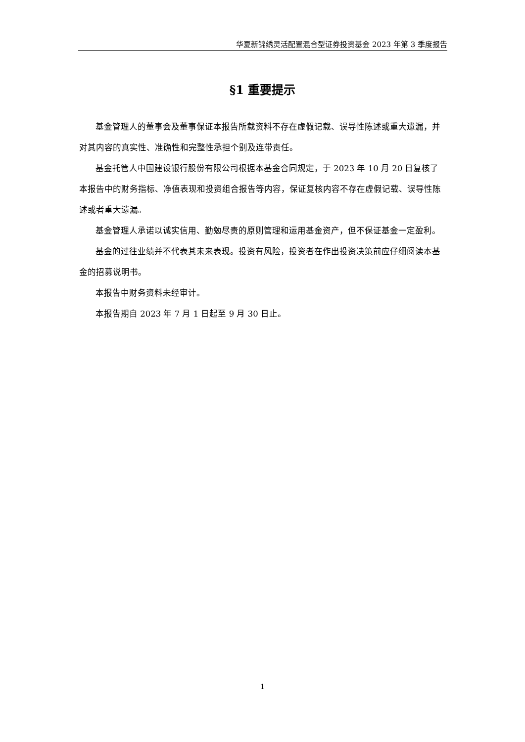华夏新锦绣灵活配置混合型证券投资基金 2023 年第 3 季度报告
§1 重要提示
基金管理人的董事会及董事保证本报告所载资料不存在虚假记载、误导性陈述或重大遗漏，并对其内容的真实性、准确性和完整性承担个别及连带责任。
基金托管人中国建设银行股份有限公司根据本基金合同规定，于 2023 年 10 月 20 日复核了本报告中的财务指标、净值表现和投资组合报告等内容，保证复核内容不存在虚假记载、误导性陈述或者重大遗漏。
基金管理人承诺以诚实信用、勤勉尽责的原则管理和运用基金资产，但不保证基金一定盈利。
基金的过往业绩并不代表其未来表现。投资有风险，投资者在作出投资决策前应仔细阅读本基金的招募说明书。
本报告中财务资料未经审计。
本报告期自 2023 年 7 月 1 日起至 9 月 30 日止。
1